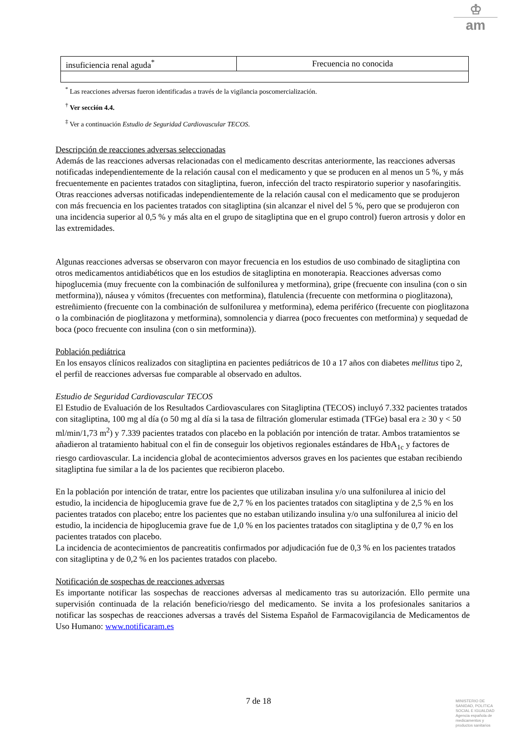♔
am
| insuficiencia renal aguda<sup>*</sup> | Frecuencia no conocida |
<sup>*</sup> Las reacciones adversas fueron identificadas a través de la vigilancia poscomercialización.
<sup>†</sup> Ver sección 4.4.
<sup>‡</sup> Ver a continuación Estudio de Seguridad Cardiovascular TECOS.
Descripción de reacciones adversas seleccionadas
Además de las reacciones adversas relacionadas con el medicamento descritas anteriormente, las reacciones adversas notificadas independientemente de la relación causal con el medicamento y que se producen en al menos un 5 %, y más frecuentemente en pacientes tratados con sitagliptina, fueron, infección del tracto respiratorio superior y nasofaringitis. Otras reacciones adversas notificadas independientemente de la relación causal con el medicamento que se produjeron con más frecuencia en los pacientes tratados con sitagliptina (sin alcanzar el nivel del 5 %, pero que se produjeron con una incidencia superior al 0,5 % y más alta en el grupo de sitagliptina que en el grupo control) fueron artrosis y dolor en las extremidades.
Algunas reacciones adversas se observaron con mayor frecuencia en los estudios de uso combinado de sitagliptina con otros medicamentos antidiabéticos que en los estudios de sitagliptina en monoterapia. Reacciones adversas como hipoglucemia (muy frecuente con la combinación de sulfonilurea y metformina), gripe (frecuente con insulina (con o sin metformina)), náusea y vómitos (frecuentes con metformina), flatulencia (frecuente con metformina o pioglitazona), estreñimiento (frecuente con la combinación de sulfonilurea y metformina), edema periférico (frecuente con pioglitazona o la combinación de pioglitazona y metformina), somnolencia y diarrea (poco frecuentes con metformina) y sequedad de boca (poco frecuente con insulina (con o sin metformina)).
Población pediátrica
En los ensayos clínicos realizados con sitagliptina en pacientes pediátricos de 10 a 17 años con diabetes mellitus tipo 2, el perfil de reacciones adversas fue comparable al observado en adultos.
Estudio de Seguridad Cardiovascular TECOS
El Estudio de Evaluación de los Resultados Cardiovasculares con Sitagliptina (TECOS) incluyó 7.332 pacientes tratados con sitagliptina, 100 mg al día (o 50 mg al día si la tasa de filtración glomerular estimada (TFGe) basal era ≥ 30 y < 50 ml/min/1,73 m<sup>2</sup>) y 7.339 pacientes tratados con placebo en la población por intención de tratar. Ambos tratamientos se añadieron al tratamiento habitual con el fin de conseguir los objetivos regionales estándares de HbA<sub>1c</sub> y factores de riesgo cardiovascular. La incidencia global de acontecimientos adversos graves en los pacientes que estaban recibiendo sitagliptina fue similar a la de los pacientes que recibieron placebo.
En la población por intención de tratar, entre los pacientes que utilizaban insulina y/o una sulfonilurea al inicio del estudio, la incidencia de hipoglucemia grave fue de 2,7 % en los pacientes tratados con sitagliptina y de 2,5 % en los pacientes tratados con placebo; entre los pacientes que no estaban utilizando insulina y/o una sulfonilurea al inicio del estudio, la incidencia de hipoglucemia grave fue de 1,0 % en los pacientes tratados con sitagliptina y de 0,7 % en los pacientes tratados con placebo.
La incidencia de acontecimientos de pancreatitis confirmados por adjudicación fue de 0,3 % en los pacientes tratados con sitagliptina y de 0,2 % en los pacientes tratados con placebo.
Notificación de sospechas de reacciones adversas
Es importante notificar las sospechas de reacciones adversas al medicamento tras su autorización. Ello permite una supervisión continuada de la relación beneficio/riesgo del medicamento. Se invita a los profesionales sanitarios a notificar las sospechas de reacciones adversas a través del Sistema Español de Farmacovigilancia de Medicamentos de Uso Humano: www.notificaram.es
7 de 18
MINISTERIO DE
SANIDAD, POLITICA
SOCIAL E IGUALDAD
Agencia española de
medicamentos y
productos sanitarios